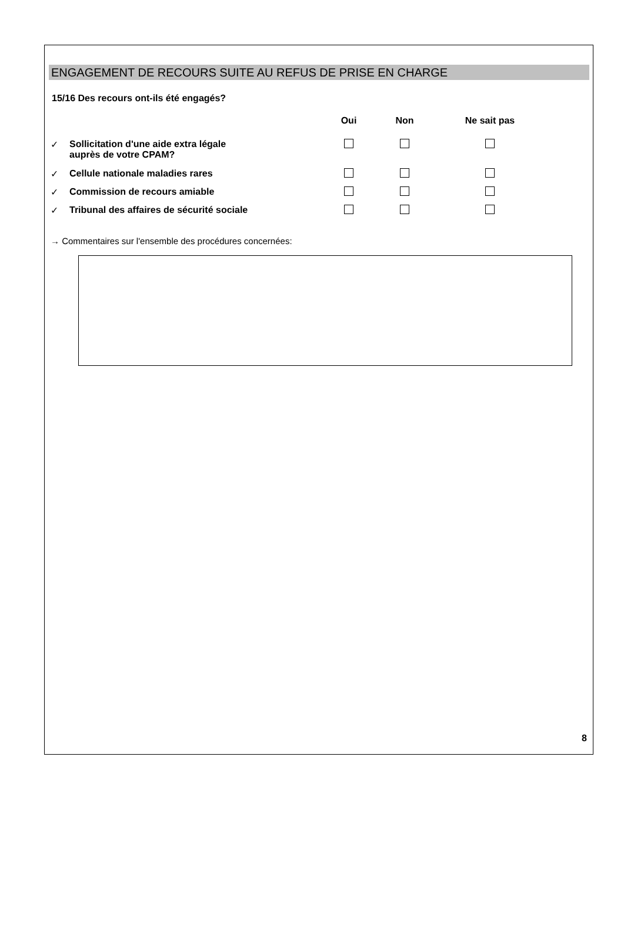ENGAGEMENT DE RECOURS SUITE AU REFUS DE PRISE EN CHARGE
15/16 Des recours ont-ils été engagés?
| | | Oui | Non | Ne sait pas |
| --- | --- | --- | --- | --- |
| ✓ | Sollicitation d'une aide extra légale auprès de votre CPAM? | | | |
| ✓ | Cellule nationale maladies rares | | | |
| ✓ | Commission de recours amiable | | | |
| ✓ | Tribunal des affaires de sécurité sociale | | | |
→ Commentaires sur l'ensemble des procédures concernées:
8